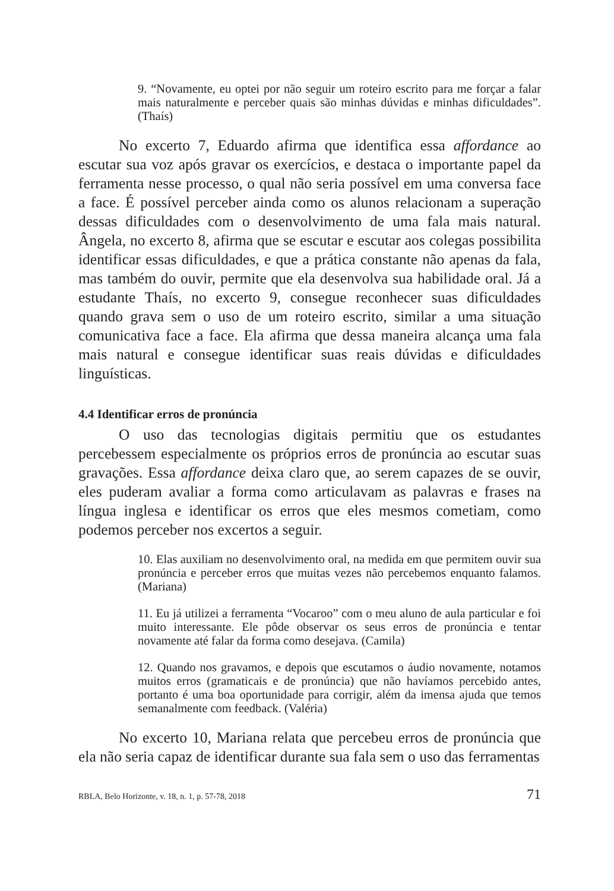9. “Novamente, eu optei por não seguir um roteiro escrito para me forçar a falar mais naturalmente e perceber quais são minhas dúvidas e minhas dificuldades”. (Thaís)
No excerto 7, Eduardo afirma que identifica essa affordance ao escutar sua voz após gravar os exercícios, e destaca o importante papel da ferramenta nesse processo, o qual não seria possível em uma conversa face a face. É possível perceber ainda como os alunos relacionam a superação dessas dificuldades com o desenvolvimento de uma fala mais natural. Ângela, no excerto 8, afirma que se escutar e escutar aos colegas possibilita identificar essas dificuldades, e que a prática constante não apenas da fala, mas também do ouvir, permite que ela desenvolva sua habilidade oral. Já a estudante Thaís, no excerto 9, consegue reconhecer suas dificuldades quando grava sem o uso de um roteiro escrito, similar a uma situação comunicativa face a face. Ela afirma que dessa maneira alcança uma fala mais natural e consegue identificar suas reais dúvidas e dificuldades linguísticas.
4.4 Identificar erros de pronúncia
O uso das tecnologias digitais permitiu que os estudantes percebessem especialmente os próprios erros de pronúncia ao escutar suas gravações. Essa affordance deixa claro que, ao serem capazes de se ouvir, eles puderam avaliar a forma como articulavam as palavras e frases na língua inglesa e identificar os erros que eles mesmos cometiam, como podemos perceber nos excertos a seguir.
10. Elas auxiliam no desenvolvimento oral, na medida em que permitem ouvir sua pronúncia e perceber erros que muitas vezes não percebemos enquanto falamos. (Mariana)
11. Eu já utilizei a ferramenta “Vocaroo” com o meu aluno de aula particular e foi muito interessante. Ele pôde observar os seus erros de pronúncia e tentar novamente até falar da forma como desejava. (Camila)
12. Quando nos gravamos, e depois que escutamos o áudio novamente, notamos muitos erros (gramaticais e de pronúncia) que não havíamos percebido antes, portanto é uma boa oportunidade para corrigir, além da imensa ajuda que temos semanalmente com feedback. (Valéria)
No excerto 10, Mariana relata que percebeu erros de pronúncia que ela não seria capaz de identificar durante sua fala sem o uso das ferramentas
RBLA, Belo Horizonte, v. 18, n. 1, p. 57-78, 2018 71